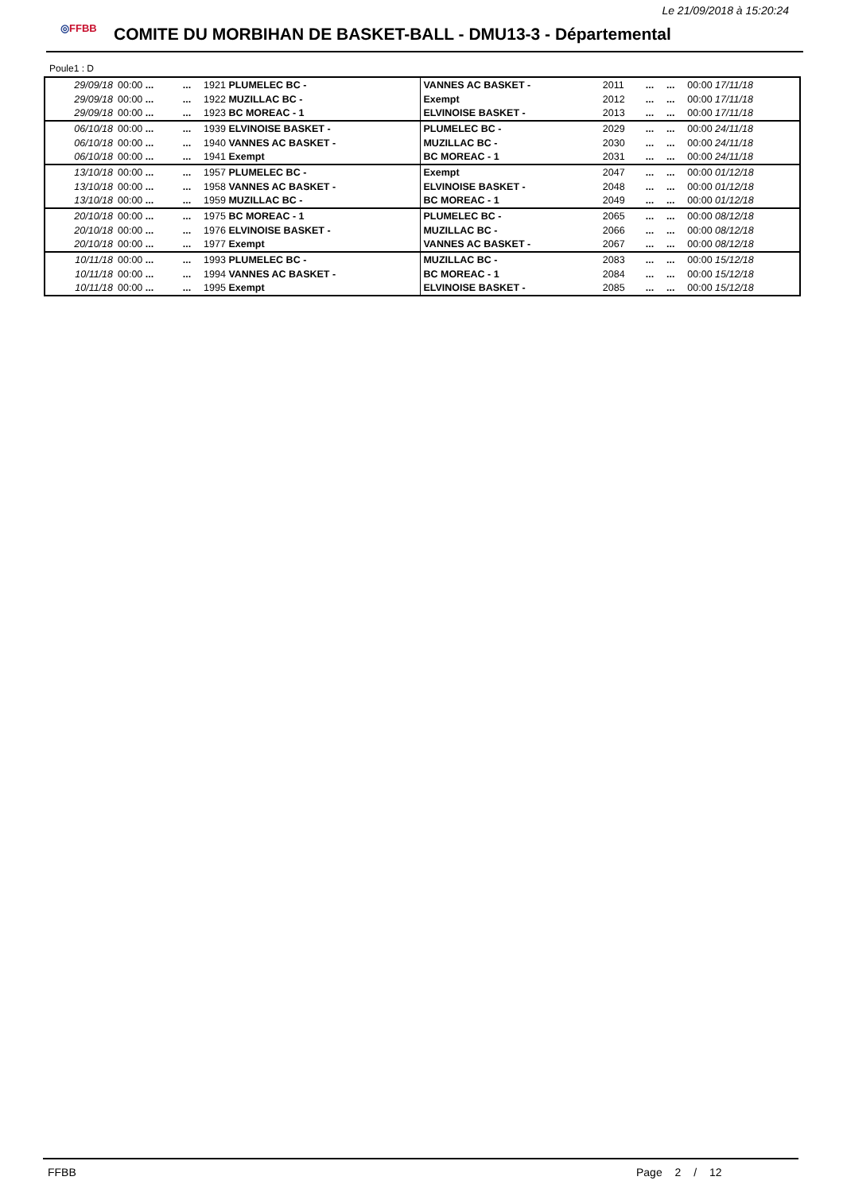Le 21/09/2018 à 15:20:24
◎FFBB
COMITE DU MORBIHAN DE BASKET-BALL - DMU13-3 - Départemental
Poule1 : D
| 29/09/18 | 00:00 ... | ... | 1921 PLUMELEC BC - | VANNES AC BASKET - | 2011 | ... | ... | 00:00 17/11/18 |
| 29/09/18 | 00:00 ... | ... | 1922 MUZILLAC BC - | Exempt | 2012 | ... | ... | 00:00 17/11/18 |
| 29/09/18 | 00:00 ... | ... | 1923 BC MOREAC - 1 | ELVINOISE BASKET - | 2013 | ... | ... | 00:00 17/11/18 |
| 06/10/18 | 00:00 ... | ... | 1939 ELVINOISE BASKET - | PLUMELEC BC - | 2029 | ... | ... | 00:00 24/11/18 |
| 06/10/18 | 00:00 ... | ... | 1940 VANNES AC BASKET - | MUZILLAC BC - | 2030 | ... | ... | 00:00 24/11/18 |
| 06/10/18 | 00:00 ... | ... | 1941 Exempt | BC MOREAC - 1 | 2031 | ... | ... | 00:00 24/11/18 |
| 13/10/18 | 00:00 ... | ... | 1957 PLUMELEC BC - | Exempt | 2047 | ... | ... | 00:00 01/12/18 |
| 13/10/18 | 00:00 ... | ... | 1958 VANNES AC BASKET - | ELVINOISE BASKET - | 2048 | ... | ... | 00:00 01/12/18 |
| 13/10/18 | 00:00 ... | ... | 1959 MUZILLAC BC - | BC MOREAC - 1 | 2049 | ... | ... | 00:00 01/12/18 |
| 20/10/18 | 00:00 ... | ... | 1975 BC MOREAC - 1 | PLUMELEC BC - | 2065 | ... | ... | 00:00 08/12/18 |
| 20/10/18 | 00:00 ... | ... | 1976 ELVINOISE BASKET - | MUZILLAC BC - | 2066 | ... | ... | 00:00 08/12/18 |
| 20/10/18 | 00:00 ... | ... | 1977 Exempt | VANNES AC BASKET - | 2067 | ... | ... | 00:00 08/12/18 |
| 10/11/18 | 00:00 ... | ... | 1993 PLUMELEC BC - | MUZILLAC BC - | 2083 | ... | ... | 00:00 15/12/18 |
| 10/11/18 | 00:00 ... | ... | 1994 VANNES AC BASKET - | BC MOREAC - 1 | 2084 | ... | ... | 00:00 15/12/18 |
| 10/11/18 | 00:00 ... | ... | 1995 Exempt | ELVINOISE BASKET - | 2085 | ... | ... | 00:00 15/12/18 |
FFBB Page 2 / 12